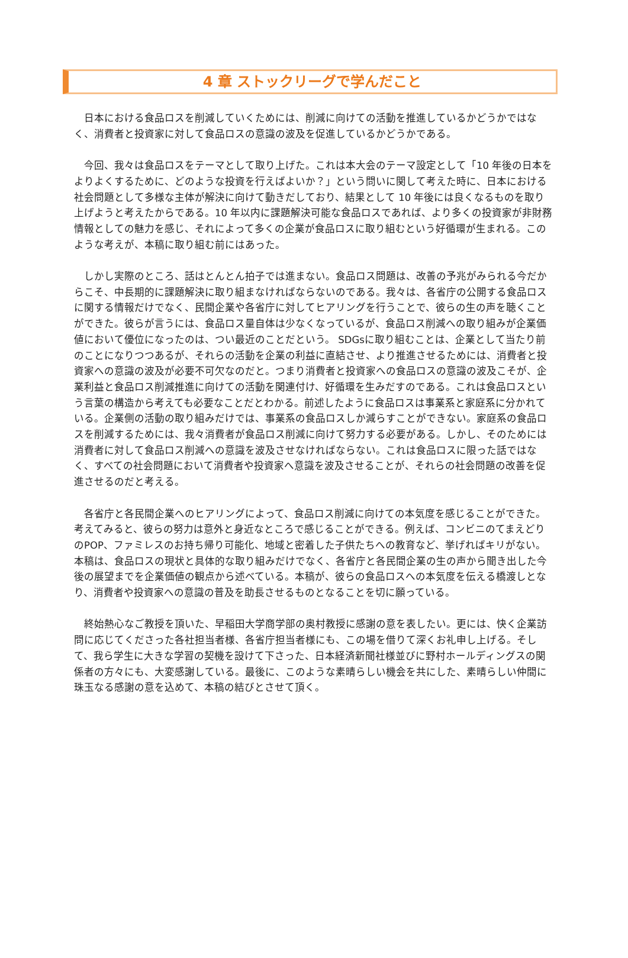4 章 ストックリーグで学んだこと
　日本における食品ロスを削減していくためには、削減に向けての活動を推進しているかどうかではなく、消費者と投資家に対して食品ロスの意識の波及を促進しているかどうかである。
　今回、我々は食品ロスをテーマとして取り上げた。これは本大会のテーマ設定として「10 年後の日本をよりよくするために、どのような投資を行えばよいか？」という問いに関して考えた時に、日本における社会問題として多様な主体が解決に向けて動きだしており、結果として 10 年後には良くなるものを取り上げようと考えたからである。10 年以内に課題解決可能な食品ロスであれば、より多くの投資家が非財務情報としての魅力を感じ、それによって多くの企業が食品ロスに取り組むという好循環が生まれる。このような考えが、本稿に取り組む前にはあった。
　しかし実際のところ、話はとんとん拍子では進まない。食品ロス問題は、改善の予兆がみられる今だからこそ、中長期的に課題解決に取り組まなければならないのである。我々は、各省庁の公開する食品ロスに関する情報だけでなく、民間企業や各省庁に対してヒアリングを行うことで、彼らの生の声を聴くことができた。彼らが言うには、食品ロス量自体は少なくなっているが、食品ロス削減への取り組みが企業価値において優位になったのは、つい最近のことだという。 SDGsに取り組むことは、企業として当たり前のことになりつつあるが、それらの活動を企業の利益に直結させ、より推進させるためには、消費者と投資家への意識の波及が必要不可欠なのだと。つまり消費者と投資家への食品ロスの意識の波及こそが、企業利益と食品ロス削減推進に向けての活動を関連付け、好循環を生みだすのである。これは食品ロスという言葉の構造から考えても必要なことだとわかる。前述したように食品ロスは事業系と家庭系に分かれている。企業側の活動の取り組みだけでは、事業系の食品ロスしか減らすことができない。家庭系の食品ロスを削減するためには、我々消費者が食品ロス削減に向けて努力する必要がある。しかし、そのためには消費者に対して食品ロス削減への意識を波及させなければならない。これは食品ロスに限った話ではなく、すべての社会問題において消費者や投資家へ意識を波及させることが、それらの社会問題の改善を促進させるのだと考える。
　各省庁と各民間企業へのヒアリングによって、食品ロス削減に向けての本気度を感じることができた。考えてみると、彼らの努力は意外と身近なところで感じることができる。例えば、コンビニのてまえどりのPOP、ファミレスのお持ち帰り可能化、地域と密着した子供たちへの教育など、挙げればキリがない。本稿は、食品ロスの現状と具体的な取り組みだけでなく、各省庁と各民間企業の生の声から聞き出した今後の展望までを企業価値の観点から述べている。本稿が、彼らの食品ロスへの本気度を伝える橋渡しとなり、消費者や投資家への意識の普及を助長させるものとなることを切に願っている。
　終始熱心なご教授を頂いた、早稲田大学商学部の奥村教授に感謝の意を表したい。更には、快く企業訪問に応じてくださった各社担当者様、各省庁担当者様にも、この場を借りて深くお礼申し上げる。そして、我ら学生に大きな学習の契機を設けて下さった、日本経済新聞社様並びに野村ホールディングスの関係者の方々にも、大変感謝している。最後に、このような素晴らしい機会を共にした、素晴らしい仲間に珠玉なる感謝の意を込めて、本稿の結びとさせて頂く。